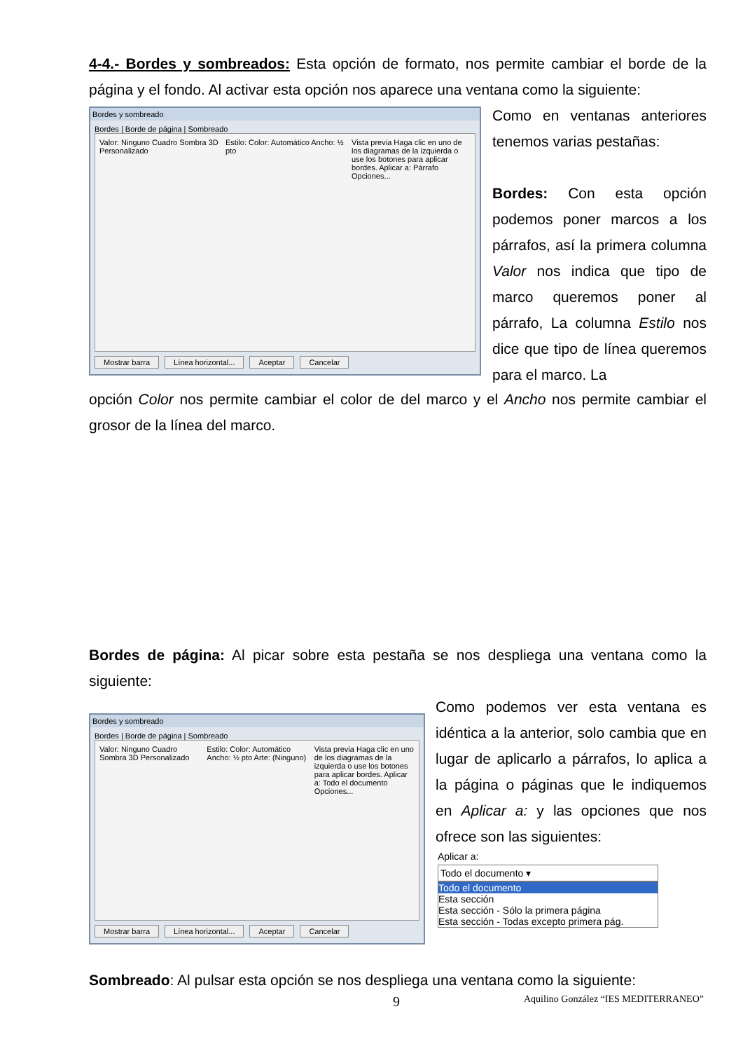4-4.- Bordes y sombreados: Esta opción de formato, nos permite cambiar el borde de la página y el fondo. Al activar esta opción nos aparece una ventana como la siguiente:
Bordes y sombreado
Bordes | Borde de página | Sombreado
Valor: Ninguno Cuadro Sombra 3D Personalizado
Estilo: Color: Automático Ancho: ½ pto
Vista previa Haga clic en uno de los diagramas de la izquierda o use los botones para aplicar bordes. Aplicar a: Párrafo Opciones...
Mostrar barra Línea horizontal... Aceptar Cancelar
Como en ventanas anteriores tenemos varias pestañas:
Bordes: Con esta opción podemos poner marcos a los párrafos, así la primera columna Valor nos indica que tipo de marco queremos poner al párrafo, La columna Estilo nos dice que tipo de línea queremos para el marco. La
opción Color nos permite cambiar el color de del marco y el Ancho nos permite cambiar el grosor de la línea del marco.
Bordes de página: Al picar sobre esta pestaña se nos despliega una ventana como la siguiente:
Bordes y sombreado
Bordes | Borde de página | Sombreado
Valor: Ninguno Cuadro Sombra 3D Personalizado
Estilo: Color: Automático Ancho: ½ pto Arte: (Ninguno)
Vista previa Haga clic en uno de los diagramas de la izquierda o use los botones para aplicar bordes. Aplicar a: Todo el documento Opciones...
Mostrar barra Línea horizontal... Aceptar Cancelar
Como podemos ver esta ventana es idéntica a la anterior, solo cambia que en lugar de aplicarlo a párrafos, lo aplica a la página o páginas que le indiquemos en Aplicar a: y las opciones que nos ofrece son las siguientes:
Aplicar a:
Todo el documento ▾
Todo el documento
Esta sección
Esta sección - Sólo la primera página
Esta sección - Todas excepto primera pág.
Sombreado: Al pulsar esta opción se nos despliega una ventana como la siguiente:
9
Aquilino González “IES MEDITERRANEO”